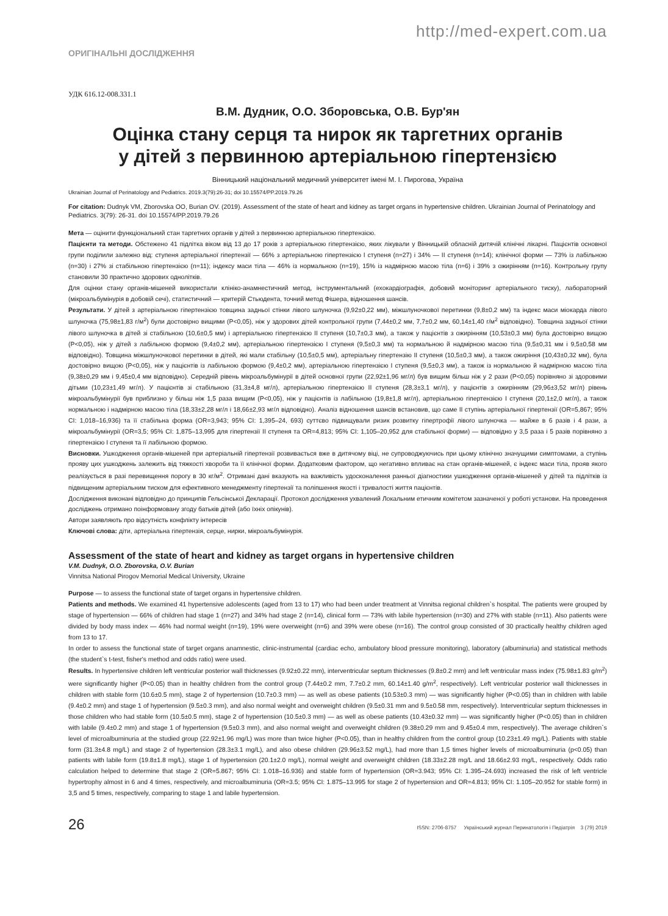http://med-expert.com.ua
ОРИГІНАЛЬНІ ДОСЛІДЖЕННЯ
УДК 616.12-008.331.1
В.М. Дудник, О.О. Зборовська, О.В. Бур'ян
Оцінка стану серця та нирок як таргетних органів
у дітей з первинною артеріальною гіпертензією
Вінницький національний медичний університет імені М. І. Пирогова, Україна
Ukrainian Journal of Perinatology and Pediatrics. 2019.3(79):26-31; doi 10.15574/PP.2019.79.26
For citation: Dudnyk VM, Zborovska OO, Burian OV. (2019). Assessment of the state of heart and kidney as target organs in hypertensive children. Ukrainian Journal of Perinatology and Pediatrics. 3(79): 26-31. doi 10.15574/PP.2019.79.26
Мета — оцінити функціональний стан таргетних органів у дітей з первинною артеріальною гіпертензією.
Пацієнти та методи. Обстежено 41 підлітка віком від 13 до 17 років з артеріальною гіпертензією, яких лікували у Вінницькій обласній дитячій клінічні лікарні. Пацієнтів основної групи поділили залежно від: ступеня артеріальної гіпертензії — 66% з артеріальною гіпертензією І ступеня (n=27) і 34% — ІІ ступеня (n=14); клінічної форми — 73% із лабільною (n=30) і 27% зі стабільною гіпертензією (n=11); індексу маси тіла — 46% із нормальною (n=19), 15% із надмірною масою тіла (n=6) і 39% з ожирінням (n=16). Контрольну групу становили 30 практично здорових однолітків.
Для оцінки стану органів-мішеней використали клініко-анамнестичний метод, інструментальний (ехокардіографія, добовий моніторинг артеріального тиску), лабораторний (мікроальбумінурія в добовій сечі), статистичний — критерій Стьюдента, точний метод Фішера, відношення шансів.
Результати. У дітей з артеріальною гіпертензією товщина задньої стінки лівого шлуночка (9,92±0,22 мм), міжшлуночкової перетинки (9,8±0,2 мм) та індекс маси міокарда лівого шлуночка (75,98±1,83 г/м<sup>2</sup>) були достовірно вищими (P<0,05), ніж у здорових дітей контрольної групи (7,44±0,2 мм, 7,7±0,2 мм, 60,14±1,40 г/м<sup>2</sup> відповідно). Товщина задньої стінки лівого шлуночка в дітей зі стабільною (10,6±0,5 мм) і артеріальною гіпертензією ІІ ступеня (10,7±0,3 мм), а також у пацієнтів з ожирінням (10,53±0,3 мм) була достовірно вищою (P<0,05), ніж у дітей з лабільною формою (9,4±0,2 мм), артеріальною гіпертензією І ступеня (9,5±0,3 мм) та нормальною й надмірною масою тіла (9,5±0,31 мм і 9,5±0,58 мм відповідно). Товщина міжшлуночкової перетинки в дітей, які мали стабільну (10,5±0,5 мм), артеріальну гіпертензію ІІ ступеня (10,5±0,3 мм), а також ожиріння (10,43±0,32 мм), була достовірно вищою (P<0,05), ніж у пацієнтів із лабільною формою (9,4±0,2 мм), артеріальною гіпертензією І ступеня (9,5±0,3 мм), а також із нормальною й надмірною масою тіла (9,38±0,29 мм і 9,45±0,4 мм відповідно). Середній рівень мікроальбумінурії в дітей основної групи (22,92±1,96 мг/л) був вищим більш ніж у 2 рази (P<0,05) порівняно зі здоровими дітьми (10,23±1,49 мг/л). У пацієнтів зі стабільною (31,3±4,8 мг/л), артеріальною гіпертензією ІІ ступеня (28,3±3,1 мг/л), у пацієнтів з ожирінням (29,96±3,52 мг/л) рівень мікроальбумінурії був приблизно у більш ніж 1,5 раза вищим (P<0,05), ніж у пацієнтів із лабільною (19,8±1,8 мг/л), артеріальною гіпертензією І ступеня (20,1±2,0 мг/л), а також нормальною і надмірною масою тіла (18,33±2,28 мг/л і 18,66±2,93 мг/л відповідно). Аналіз відношення шансів встановив, що саме ІІ ступінь артеріальної гіпертензії (OR=5,867; 95% CI: 1,018–16,936) та її стабільна форма (OR=3,943; 95% CI: 1,395–24, 693) суттєво підвищували ризик розвитку гіпертрофії лівого шлуночка — майже в 6 разів і 4 рази, а мікроальбумінурії (OR=3,5; 95% CI: 1,875–13,995 для гіпертензії ІІ ступеня та OR=4,813; 95% CI: 1,105–20,952 для стабільної форми) — відповідно у 3,5 раза і 5 разів порівняно з гіпертензією І ступеня та її лабільною формою.
Висновки. Ушкодження органів-мішеней при артеріальній гіпертензії розвивається вже в дитячому віці, не супроводжуючись при цьому клінічно значущими симптомами, а ступінь прояву цих ушкоджень залежить від тяжкості хвороби та її клінічної форми. Додатковим фактором, що негативно впливає на стан органів-мішеней, є індекс маси тіла, прояв якого реалізується в разі перевищення порогу в 30 кг/м<sup>2</sup>. Отримані дані вказують на важливість удосконалення ранньої діагностики ушкодження органів-мішеней у дітей та підлітків із підвищеним артеріальним тиском для ефективного менеджменту гіпертензії та поліпшення якості і тривалості життя пацієнтів.
Дослідження виконані відповідно до принципів Гельсінської Декларації. Протокол дослідження ухвалений Локальним етичним комітетом зазначеної у роботі установи. На проведення досліджень отримано поінформовану згоду батьків дітей (або їхніх опікунів).
Автори заявляють про відсутність конфлікту інтересів
Ключові слова: діти, артеріальна гіпертензія, серце, нирки, мікроальбумінурія.
Assessment of the state of heart and kidney as target organs in hypertensive children
V.M. Dudnyk, O.O. Zborovska, O.V. Burian
Vinnitsa National Pirogov Memorial Medical University, Ukraine
Purpose — to assess the functional state of target organs in hypertensive children.
Patients and methods. We examined 41 hypertensive adolescents (aged from 13 to 17) who had been under treatment at Vinnitsa regional children`s hospital. The patients were grouped by stage of hypertension — 66% of children had stage 1 (n=27) and 34% had stage 2 (n=14), clinical form — 73% with labile hypertension (n=30) and 27% with stable (n=11). Also patients were divided by body mass index — 46% had normal weight (n=19), 19% were overweight (n=6) and 39% were obese (n=16). The control group consisted of 30 practically healthy children aged from 13 to 17.
In order to assess the functional state of target organs anamnestic, clinic-instrumental (cardiac echo, ambulatory blood pressure monitoring), laboratory (albuminuria) and statistical methods (the student`s t-test, fisher's method and odds ratio) were used.
Results. In hypertensive children left ventricular posterior wall thicknesses (9.92±0.22 mm), interventricular septum thicknesses (9.8±0.2 mm) and left ventricular mass index (75.98±1.83 g/m<sup>2</sup>) were significantly higher (P<0.05) than in healthy children from the control group (7.44±0.2 mm, 7.7±0.2 mm, 60.14±1.40 g/m<sup>2</sup>, respectively). Left ventricular posterior wall thicknesses in children with stable form (10.6±0.5 mm), stage 2 of hypertension (10.7±0.3 mm) — as well as obese patients (10.53±0.3 mm) — was significantly higher (P<0.05) than in children with labile (9.4±0.2 mm) and stage 1 of hypertension (9.5±0.3 mm), and also normal weight and overweight children (9.5±0.31 mm and 9.5±0.58 mm, respectively). Interventricular septum thicknesses in those children who had stable form (10.5±0.5 mm), stage 2 of hypertension (10.5±0.3 mm) — as well as obese patients (10.43±0.32 mm) — was significantly higher (P<0.05) than in children with labile (9.4±0.2 mm) and stage 1 of hypertension (9.5±0.3 mm), and also normal weight and overweight children (9.38±0.29 mm and 9.45±0.4 mm, respectively). The average children`s level of microalbuminuria at the studied group (22.92±1.96 mg/L) was more than twice higher (P<0.05), than in healthy children from the control group (10.23±1.49 mg/L). Patients with stable form (31.3±4.8 mg/L) and stage 2 of hypertension (28.3±3.1 mg/L), and also obese children (29.96±3.52 mg/L), had more than 1,5 times higher levels of microalbuminuria (p<0.05) than patients with labile form (19.8±1.8 mg/L), stage 1 of hypertension (20.1±2.0 mg/L), normal weight and overweight children (18.33±2.28 mg/L and 18.66±2.93 mg/L, respectively. Odds ratio calculation helped to determine that stage 2 (OR=5.867; 95% CI: 1.018–16.936) and stable form of hypertension (OR=3.943; 95% CI: 1.395–24.693) increased the risk of left ventricle hypertrophy almost in 6 and 4 times, respectively, and microalbuminuria (OR=3.5; 95% CI: 1.875–13.995 for stage 2 of hypertension and OR=4.813; 95% CI: 1.105–20.952 for stable form) in 3,5 and 5 times, respectively, comparing to stage 1 and labile hypertension.
26 ISSN: 2706-8757 Український журнал Перинатологія і Педіатрія 3 (79) 2019